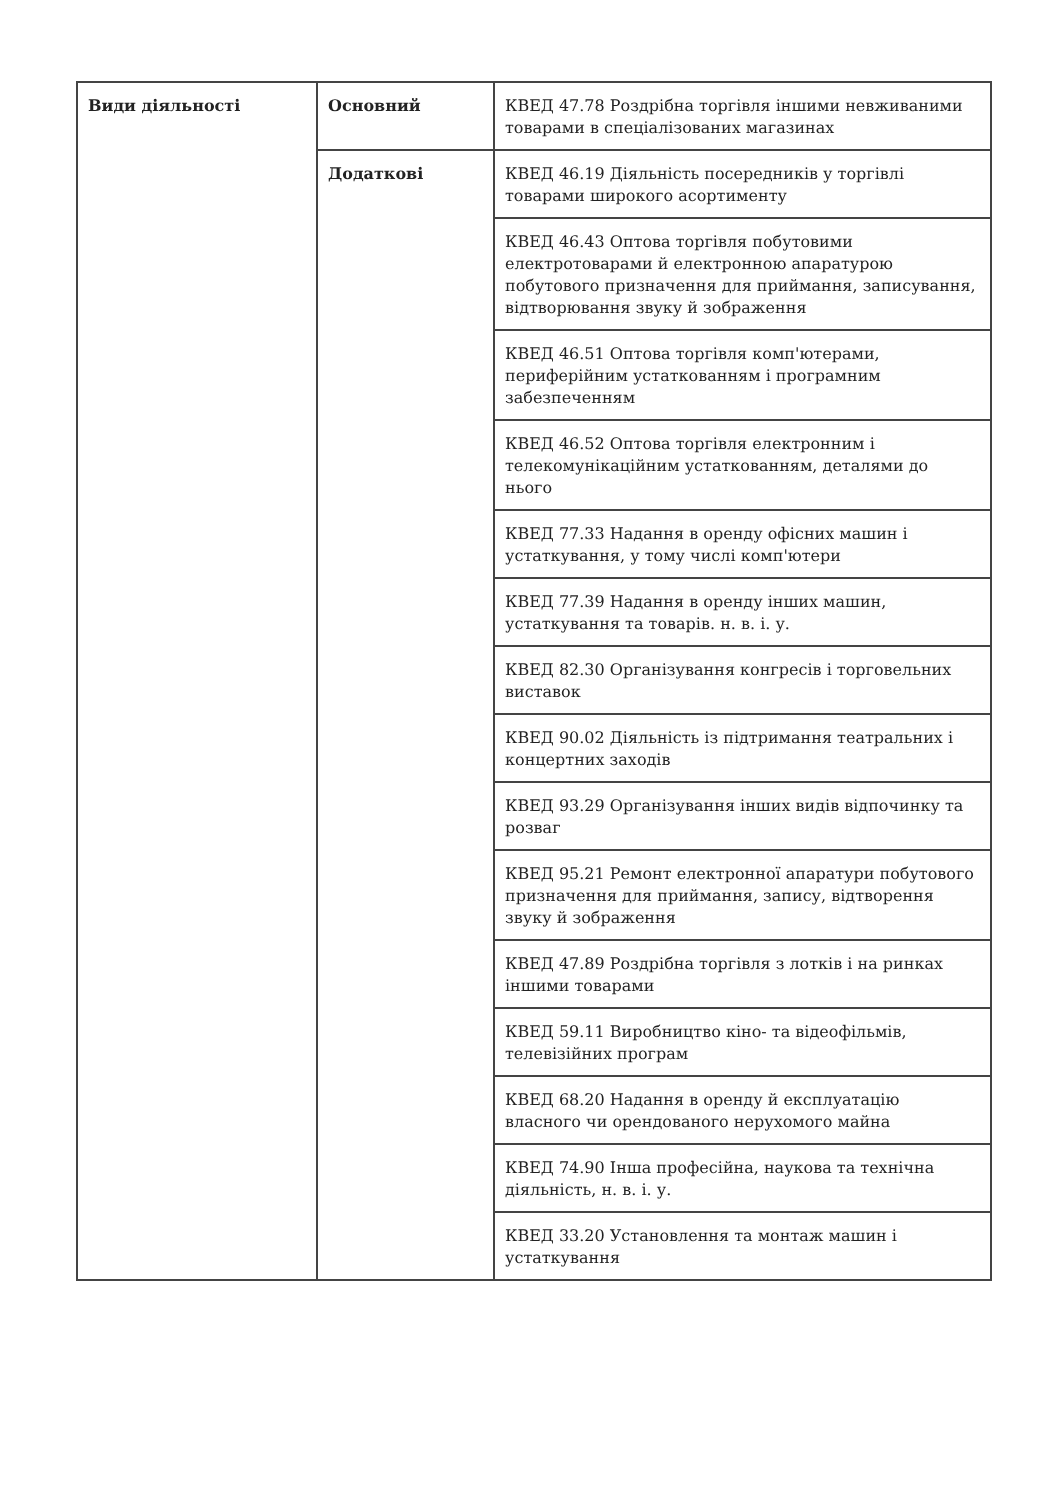| Види діяльності | Основний | КВЕД 47.78 Роздрібна торгівля іншими невживаними товарами в спеціалізованих магазинах |
| | Додаткові | КВЕД 46.19 Діяльність посередників у торгівлі товарами широкого асортименту |
| | | КВЕД 46.43 Оптова торгівля побутовими електротоварами й електронною апаратурою побутового призначення для приймання, записування, відтворювання звуку й зображення |
| | | КВЕД 46.51 Оптова торгівля комп'ютерами, периферійним устаткованням і програмним забезпеченням |
| | | КВЕД 46.52 Оптова торгівля електронним і телекомунікаційним устаткованням, деталями до нього |
| | | КВЕД 77.33 Надання в оренду офісних машин і устаткування, у тому числі комп'ютери |
| | | КВЕД 77.39 Надання в оренду інших машин, устаткування та товарів. н. в. і. у. |
| | | КВЕД 82.30 Організування конгресів і торговельних виставок |
| | | КВЕД 90.02 Діяльність із підтримання театральних і концертних заходів |
| | | КВЕД 93.29 Організування інших видів відпочинку та розваг |
| | | КВЕД 95.21 Ремонт електронної апаратури побутового призначення для приймання, запису, відтворення звуку й зображення |
| | | КВЕД 47.89 Роздрібна торгівля з лотків і на ринках іншими товарами |
| | | КВЕД 59.11 Виробництво кіно- та відеофільмів, телевізійних програм |
| | | КВЕД 68.20 Надання в оренду й експлуатацію власного чи орендованого нерухомого майна |
| | | КВЕД 74.90 Інша професійна, наукова та технічна діяльність, н. в. і. у. |
| | | КВЕД 33.20 Установлення та монтаж машин і устаткування |